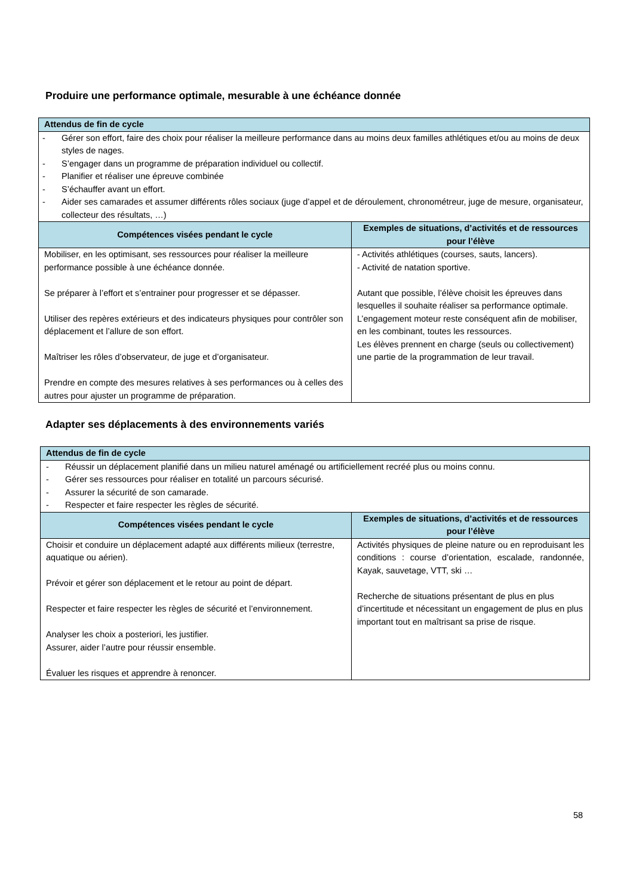Produire une performance optimale, mesurable à une échéance donnée
| Attendus de fin de cycle | |
| --- | --- |
| - Gérer son effort, faire des choix pour réaliser la meilleure performance dans au moins deux familles athlétiques et/ou au moins de deux styles de nages. - S’engager dans un programme de préparation individuel ou collectif. - Planifier et réaliser une épreuve combinée - S’échauffer avant un effort. - Aider ses camarades et assumer différents rôles sociaux (juge d’appel et de déroulement, chronométreur, juge de mesure, organisateur, collecteur des résultats, …) | |
| Compétences visées pendant le cycle | Exemples de situations, d’activités et de ressources pour l’élève |
| Mobiliser, en les optimisant, ses ressources pour réaliser la meilleure performance possible à une échéance donnée. Se préparer à l’effort et s’entrainer pour progresser et se dépasser. Utiliser des repères extérieurs et des indicateurs physiques pour contrôler son déplacement et l’allure de son effort. Maîtriser les rôles d’observateur, de juge et d’organisateur. Prendre en compte des mesures relatives à ses performances ou à celles des autres pour ajuster un programme de préparation. | - Activités athlétiques (courses, sauts, lancers). - Activité de natation sportive. Autant que possible, l’élève choisit les épreuves dans lesquelles il souhaite réaliser sa performance optimale. L’engagement moteur reste conséquent afin de mobiliser, en les combinant, toutes les ressources. Les élèves prennent en charge (seuls ou collectivement) une partie de la programmation de leur travail. |
Adapter ses déplacements à des environnements variés
| Attendus de fin de cycle | |
| --- | --- |
| - Réussir un déplacement planifié dans un milieu naturel aménagé ou artificiellement recréé plus ou moins connu. - Gérer ses ressources pour réaliser en totalité un parcours sécurisé. - Assurer la sécurité de son camarade. - Respecter et faire respecter les règles de sécurité. | |
| Compétences visées pendant le cycle | Exemples de situations, d’activités et de ressources pour l’élève |
| Choisir et conduire un déplacement adapté aux différents milieux (terrestre, aquatique ou aérien). Prévoir et gérer son déplacement et le retour au point de départ. Respecter et faire respecter les règles de sécurité et l’environnement. Analyser les choix a posteriori, les justifier. Assurer, aider l’autre pour réussir ensemble. Évaluer les risques et apprendre à renoncer. | Activités physiques de pleine nature ou en reproduisant les conditions : course d’orientation, escalade, randonnée, Kayak, sauvetage, VTT, ski … Recherche de situations présentant de plus en plus d’incertitude et nécessitant un engagement de plus en plus important tout en maîtrisant sa prise de risque. |
58